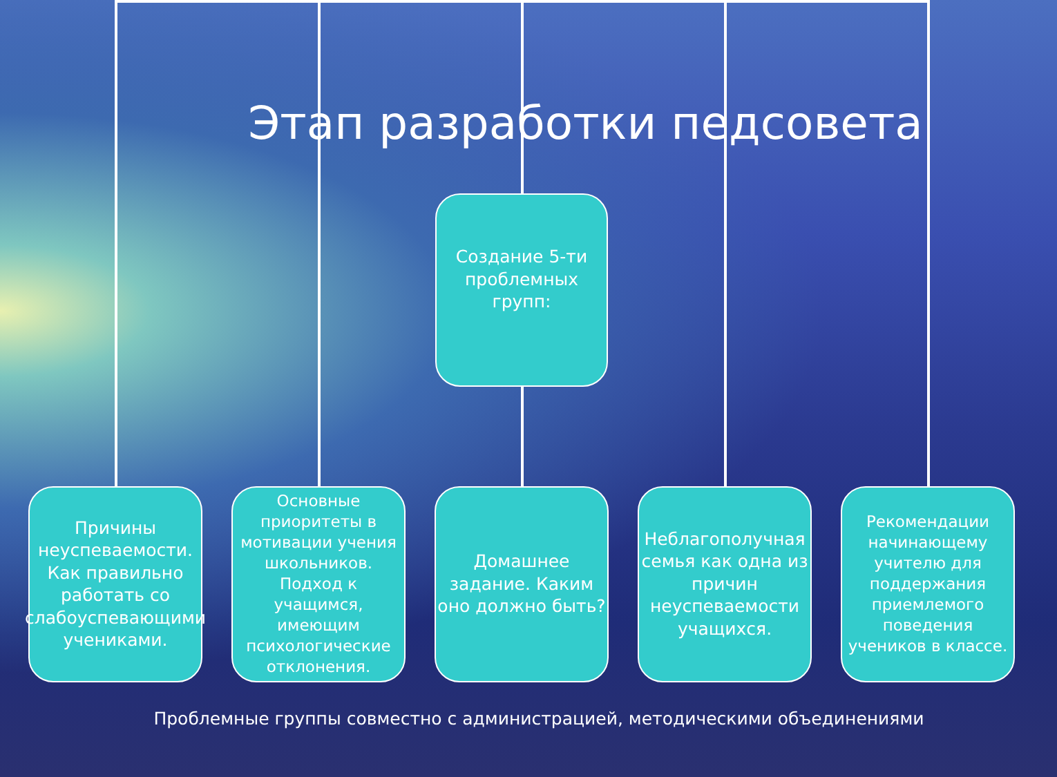Этап разработки педсовета
Создание 5-ти проблемных групп:
Причины неуспеваемости. Как правильно работать со слабоуспевающими учениками.
Основные приоритеты в мотивации учения школьников. Подход к учащимся, имеющим психологические отклонения.
Домашнее задание. Каким оно должно быть?
Неблагополучная семья как одна из причин неуспеваемости учащихся.
Рекомендации начинающему учителю для поддержания приемлемого поведения учеников в классе.
Проблемные группы совместно с администрацией, методическими объединениями